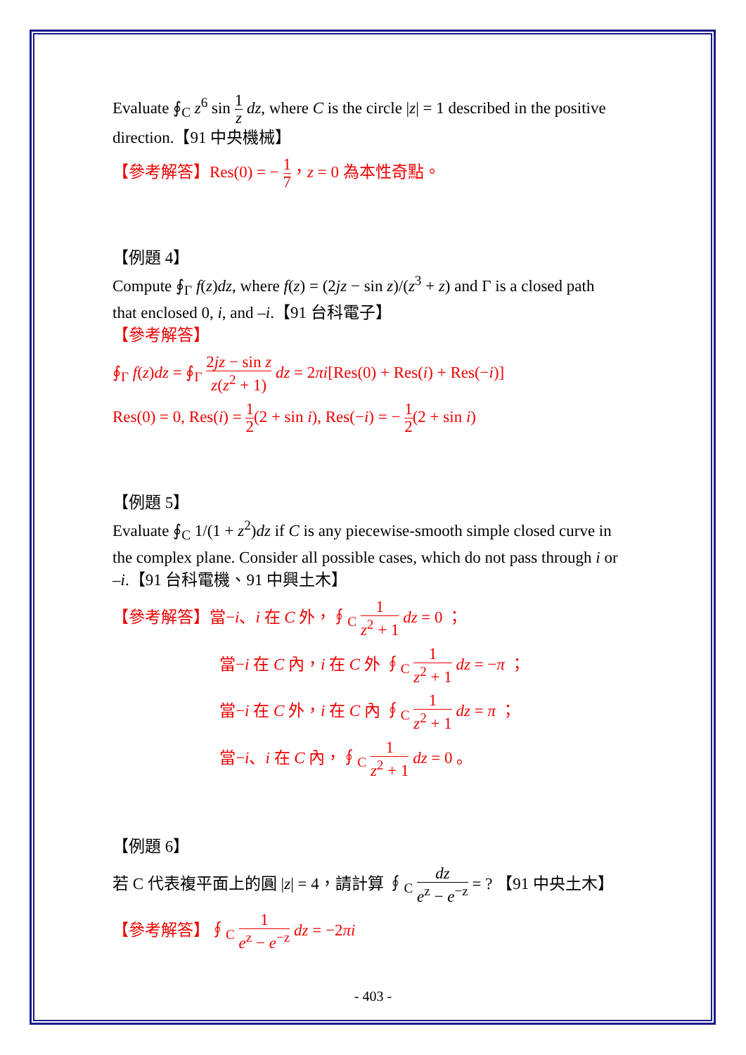Evaluate ∮<sub>C</sub> z<sup>6</sup> sin 1 z dz, where C is the circle |z| = 1 described in the positive direction.【91 中央機械】
【參考解答】Res(0) = − 1 7，z = 0 為本性奇點。
【例題 4】
Compute ∮<sub>Γ</sub> f(z)dz, where f(z) = (2jz − sin z)/(z<sup>3</sup> + z) and Γ is a closed path that enclosed 0, i, and –i.【91 台科電子】
【參考解答】
∮<sub>Γ</sub> f(z)dz = ∮<sub>Γ</sub> 2jz − sin z z(z<sup>2</sup> + 1) dz = 2πi[Res(0) + Res(i) + Res(−i)]
Res(0) = 0, Res(i) = 1 2(2 + sin i), Res(−i) = − 1 2(2 + sin i)
【例題 5】
Evaluate ∮<sub>C</sub> 1/(1 + z<sup>2</sup>)dz if C is any piecewise-smooth simple closed curve in the complex plane. Consider all possible cases, which do not pass through i or –i.【91 台科電機、91 中興土木】
【參考解答】當−i、i 在 C 外，∮<sub>C</sub> 1 z<sup>2</sup> + 1 dz = 0 ；
當−i 在 C 內，i 在 C 外 ∮<sub>C</sub> 1 z<sup>2</sup> + 1 dz = −π ；
當−i 在 C 外，i 在 C 內 ∮<sub>C</sub> 1 z<sup>2</sup> + 1 dz = π ；
當−i、i 在 C 內，∮<sub>C</sub> 1 z<sup>2</sup> + 1 dz = 0 。
【例題 6】
若 C 代表複平面上的圓 |z| = 4，請計算 ∮<sub>C</sub> dz e<sup>z</sup> − e<sup>−z</sup> = ? 【91 中央土木】
【參考解答】∮<sub>C</sub> 1 e<sup>z</sup> − e<sup>−z</sup> dz = −2πi
- 403 -